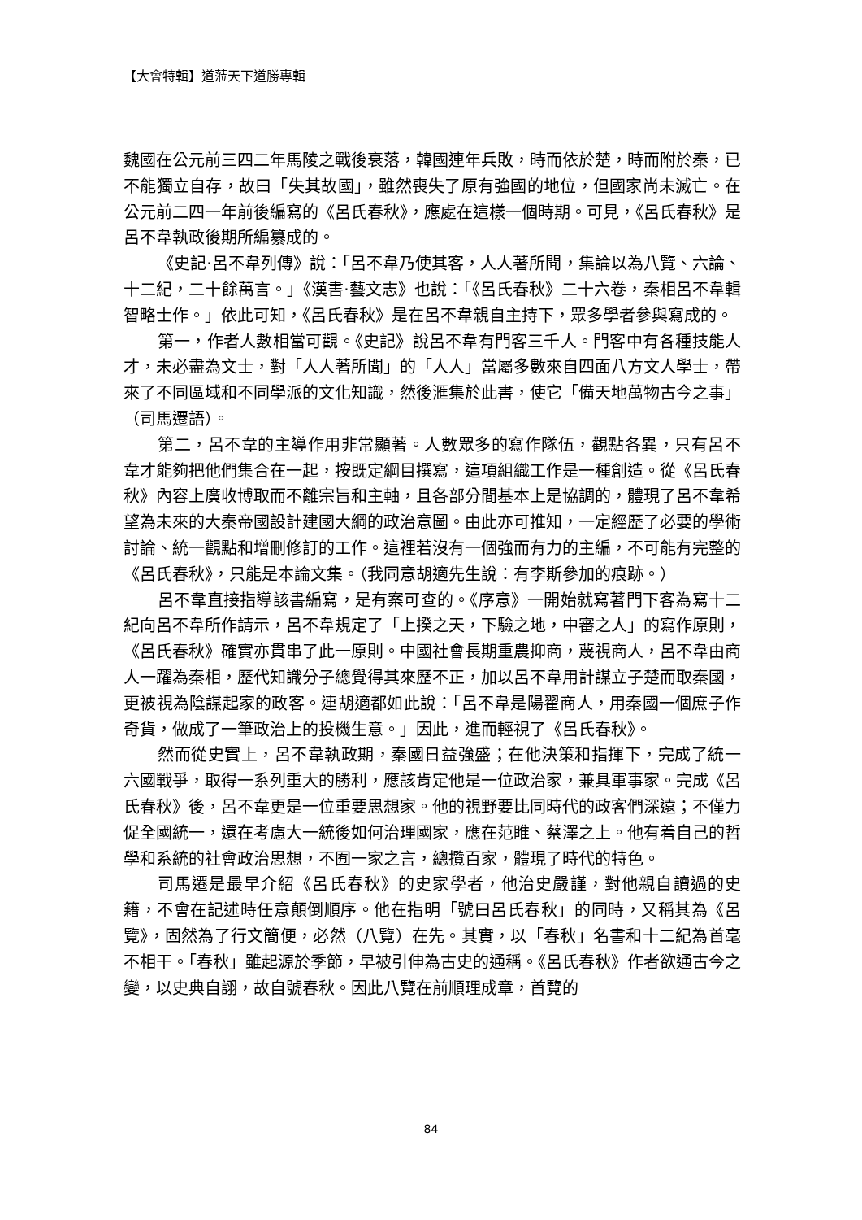【大會特輯】道蒞天下道勝專輯
魏國在公元前三四二年馬陵之戰後衰落，韓國連年兵敗，時而依於楚，時而附於秦，已不能獨立自存，故曰「失其故國」，雖然喪失了原有強國的地位，但國家尚未滅亡。在公元前二四一年前後編寫的《呂氏春秋》，應處在這樣一個時期。可見，《呂氏春秋》是呂不韋執政後期所編纂成的。
《史記‧呂不韋列傳》說：「呂不韋乃使其客，人人著所聞，集論以為八覽、六論、十二紀，二十餘萬言。」《漢書‧藝文志》也說：「《呂氏春秋》二十六卷，秦相呂不韋輯智略士作。」依此可知，《呂氏春秋》是在呂不韋親自主持下，眾多學者參與寫成的。
第一，作者人數相當可觀。《史記》說呂不韋有門客三千人。門客中有各種技能人才，未必盡為文士，對「人人著所聞」的「人人」當屬多數來自四面八方文人學士，帶來了不同區域和不同學派的文化知識，然後滙集於此書，使它「備天地萬物古今之事」（司馬遷語）。
第二，呂不韋的主導作用非常顯著。人數眾多的寫作隊伍，觀點各異，只有呂不韋才能夠把他們集合在一起，按既定綱目撰寫，這項組織工作是一種創造。從《呂氏春秋》內容上廣收博取而不離宗旨和主軸，且各部分間基本上是協調的，體現了呂不韋希望為未來的大秦帝國設計建國大綱的政治意圖。由此亦可推知，一定經歷了必要的學術討論、統一觀點和增刪修訂的工作。這裡若沒有一個強而有力的主編，不可能有完整的《呂氏春秋》，只能是本論文集。（我同意胡適先生說：有李斯參加的痕跡。）
呂不韋直接指導該書編寫，是有案可查的。《序意》一開始就寫著門下客為寫十二紀向呂不韋所作請示，呂不韋規定了「上揆之天，下驗之地，中審之人」的寫作原則，《呂氏春秋》確實亦貫串了此一原則。中國社會長期重農抑商，蔑視商人，呂不韋由商人一躍為秦相，歷代知識分子總覺得其來歷不正，加以呂不韋用計謀立子楚而取秦國，更被視為陰謀起家的政客。連胡適都如此說：「呂不韋是陽翟商人，用秦國一個庶子作奇貨，做成了一筆政治上的投機生意。」因此，進而輕視了《呂氏春秋》。
然而從史實上，呂不韋執政期，秦國日益強盛；在他決策和指揮下，完成了統一六國戰爭，取得一系列重大的勝利，應該肯定他是一位政治家，兼具軍事家。完成《呂氏春秋》後，呂不韋更是一位重要思想家。他的視野要比同時代的政客們深遠；不僅力促全國統一，還在考慮大一統後如何治理國家，應在范睢、蔡澤之上。他有着自己的哲學和系統的社會政治思想，不囿一家之言，總攬百家，體現了時代的特色。
司馬遷是最早介紹《呂氏春秋》的史家學者，他治史嚴謹，對他親自讀過的史籍，不會在記述時任意顛倒順序。他在指明「號曰呂氏春秋」的同時，又稱其為《呂覽》，固然為了行文簡便，必然（八覽）在先。其實，以「春秋」名書和十二紀為首毫不相干。「春秋」雖起源於季節，早被引伸為古史的通稱。《呂氏春秋》作者欲通古今之變，以史典自詡，故自號春秋。因此八覽在前順理成章，首覽的
84